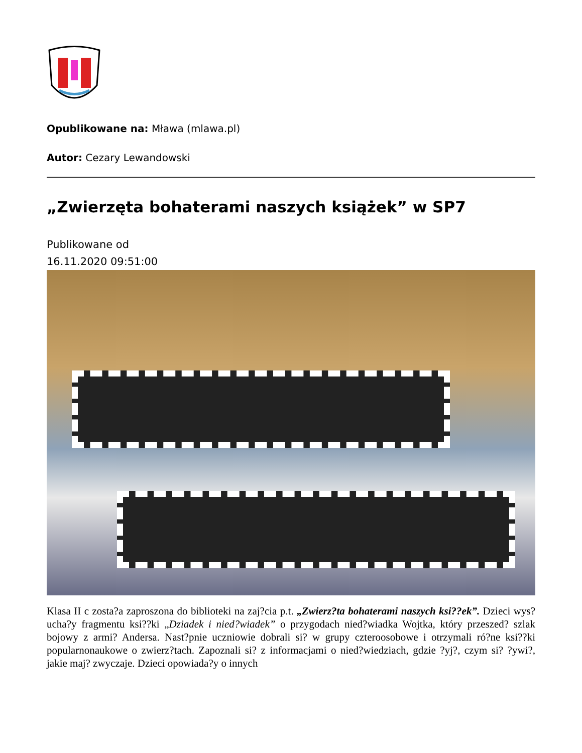Opublikowane na: Mława (mlawa.pl)
Autor: Cezary Lewandowski
„Zwierzęta bohaterami naszych książek” w SP7
Publikowane od
16.11.2020 09:51:00
Klasa II c zosta?a zaproszona do biblioteki na zaj?cia p.t. „Zwierz?ta bohaterami naszych ksi??ek”. Dzieci wys?ucha?y fragmentu ksi??ki „Dziadek i nied?wiadek” o przygodach nied?wiadka Wojtka, który przeszed? szlak bojowy z armi? Andersa. Nast?pnie uczniowie dobrali si? w grupy czteroosobowe i otrzymali ró?ne ksi??ki popularnonaukowe o zwierz?tach. Zapoznali si? z informacjami o nied?wiedziach, gdzie ?yj?, czym si? ?ywi?, jakie maj? zwyczaje. Dzieci opowiada?y o innych